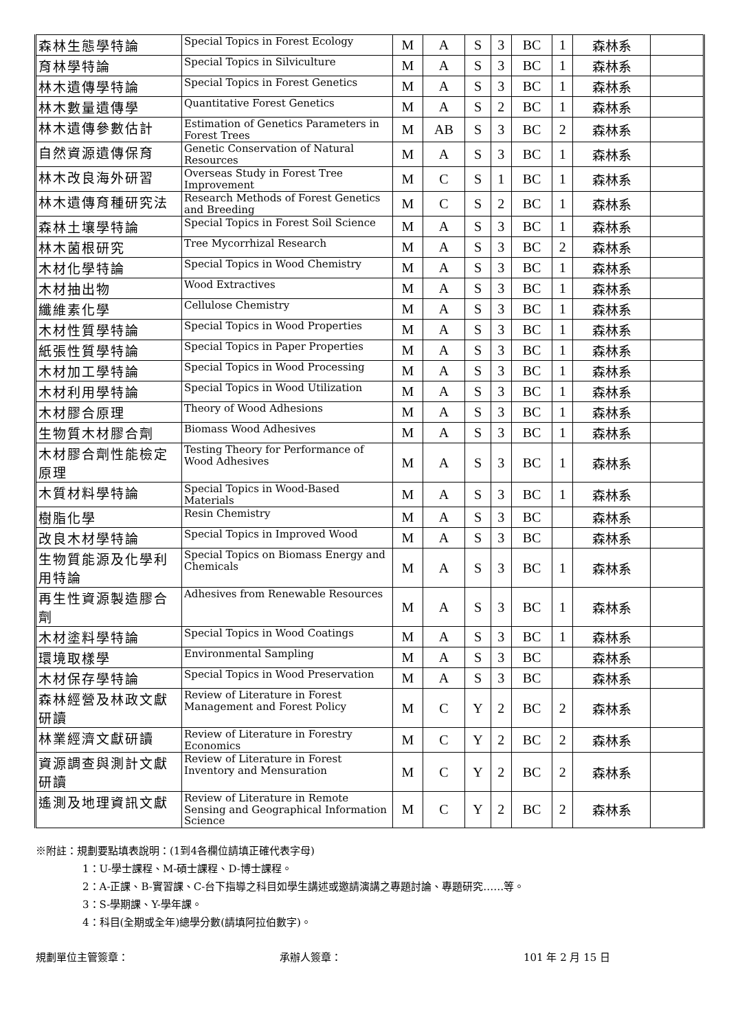| 森林生態學特論 | Special Topics in Forest Ecology | M | A | S | 3 | BC | 1 | 森林系 | |
| 育林學特論 | Special Topics in Silviculture | M | A | S | 3 | BC | 1 | 森林系 | |
| 林木遺傳學特論 | Special Topics in Forest Genetics | M | A | S | 3 | BC | 1 | 森林系 | |
| 林木數量遺傳學 | Quantitative Forest Genetics | M | A | S | 2 | BC | 1 | 森林系 | |
| 林木遺傳參數估計 | Estimation of Genetics Parameters in Forest Trees | M | AB | S | 3 | BC | 2 | 森林系 | |
| 自然資源遺傳保育 | Genetic Conservation of Natural Resources | M | A | S | 3 | BC | 1 | 森林系 | |
| 林木改良海外研習 | Overseas Study in Forest Tree Improvement | M | C | S | 1 | BC | 1 | 森林系 | |
| 林木遺傳育種研究法 | Research Methods of Forest Genetics and Breeding | M | C | S | 2 | BC | 1 | 森林系 | |
| 森林土壤學特論 | Special Topics in Forest Soil Science | M | A | S | 3 | BC | 1 | 森林系 | |
| 林木菌根研究 | Tree Mycorrhizal Research | M | A | S | 3 | BC | 2 | 森林系 | |
| 木材化學特論 | Special Topics in Wood Chemistry | M | A | S | 3 | BC | 1 | 森林系 | |
| 木材抽出物 | Wood Extractives | M | A | S | 3 | BC | 1 | 森林系 | |
| 纖維素化學 | Cellulose Chemistry | M | A | S | 3 | BC | 1 | 森林系 | |
| 木材性質學特論 | Special Topics in Wood Properties | M | A | S | 3 | BC | 1 | 森林系 | |
| 紙張性質學特論 | Special Topics in Paper Properties | M | A | S | 3 | BC | 1 | 森林系 | |
| 木材加工學特論 | Special Topics in Wood Processing | M | A | S | 3 | BC | 1 | 森林系 | |
| 木材利用學特論 | Special Topics in Wood Utilization | M | A | S | 3 | BC | 1 | 森林系 | |
| 木材膠合原理 | Theory of Wood Adhesions | M | A | S | 3 | BC | 1 | 森林系 | |
| 生物質木材膠合劑 | Biomass Wood Adhesives | M | A | S | 3 | BC | 1 | 森林系 | |
| 木材膠合劑性能檢定原理 | Testing Theory for Performance of Wood Adhesives | M | A | S | 3 | BC | 1 | 森林系 | |
| 木質材料學特論 | Special Topics in Wood-Based Materials | M | A | S | 3 | BC | 1 | 森林系 | |
| 樹脂化學 | Resin Chemistry | M | A | S | 3 | BC | | 森林系 | |
| 改良木材學特論 | Special Topics in Improved Wood | M | A | S | 3 | BC | | 森林系 | |
| 生物質能源及化學利用特論 | Special Topics on Biomass Energy and Chemicals | M | A | S | 3 | BC | 1 | 森林系 | |
| 再生性資源製造膠合劑 | Adhesives from Renewable Resources | M | A | S | 3 | BC | 1 | 森林系 | |
| 木材塗料學特論 | Special Topics in Wood Coatings | M | A | S | 3 | BC | 1 | 森林系 | |
| 環境取樣學 | Environmental Sampling | M | A | S | 3 | BC | | 森林系 | |
| 木材保存學特論 | Special Topics in Wood Preservation | M | A | S | 3 | BC | | 森林系 | |
| 森林經營及林政文獻研讀 | Review of Literature in Forest Management and Forest Policy | M | C | Y | 2 | BC | 2 | 森林系 | |
| 林業經濟文獻研讀 | Review of Literature in Forestry Economics | M | C | Y | 2 | BC | 2 | 森林系 | |
| 資源調查與測計文獻研讀 | Review of Literature in Forest Inventory and Mensuration | M | C | Y | 2 | BC | 2 | 森林系 | |
| 遙測及地理資訊文獻 | Review of Literature in Remote Sensing and Geographical Information Science | M | C | Y | 2 | BC | 2 | 森林系 | |
※附註：規劃要點填表說明：(1到4各欄位請填正確代表字母)
1：U-學士課程、M-碩士課程、D-博士課程。
2：A-正課、B-實習課、C-台下指導之科目如學生講述或邀請演講之專題討論、專題研究……等。
3：S-學期課、Y-學年課。
4：科目(全期或全年)總學分數(請填阿拉伯數字)。
規劃單位主管簽章： 承辦人簽章： 101 年 2 月 15 日